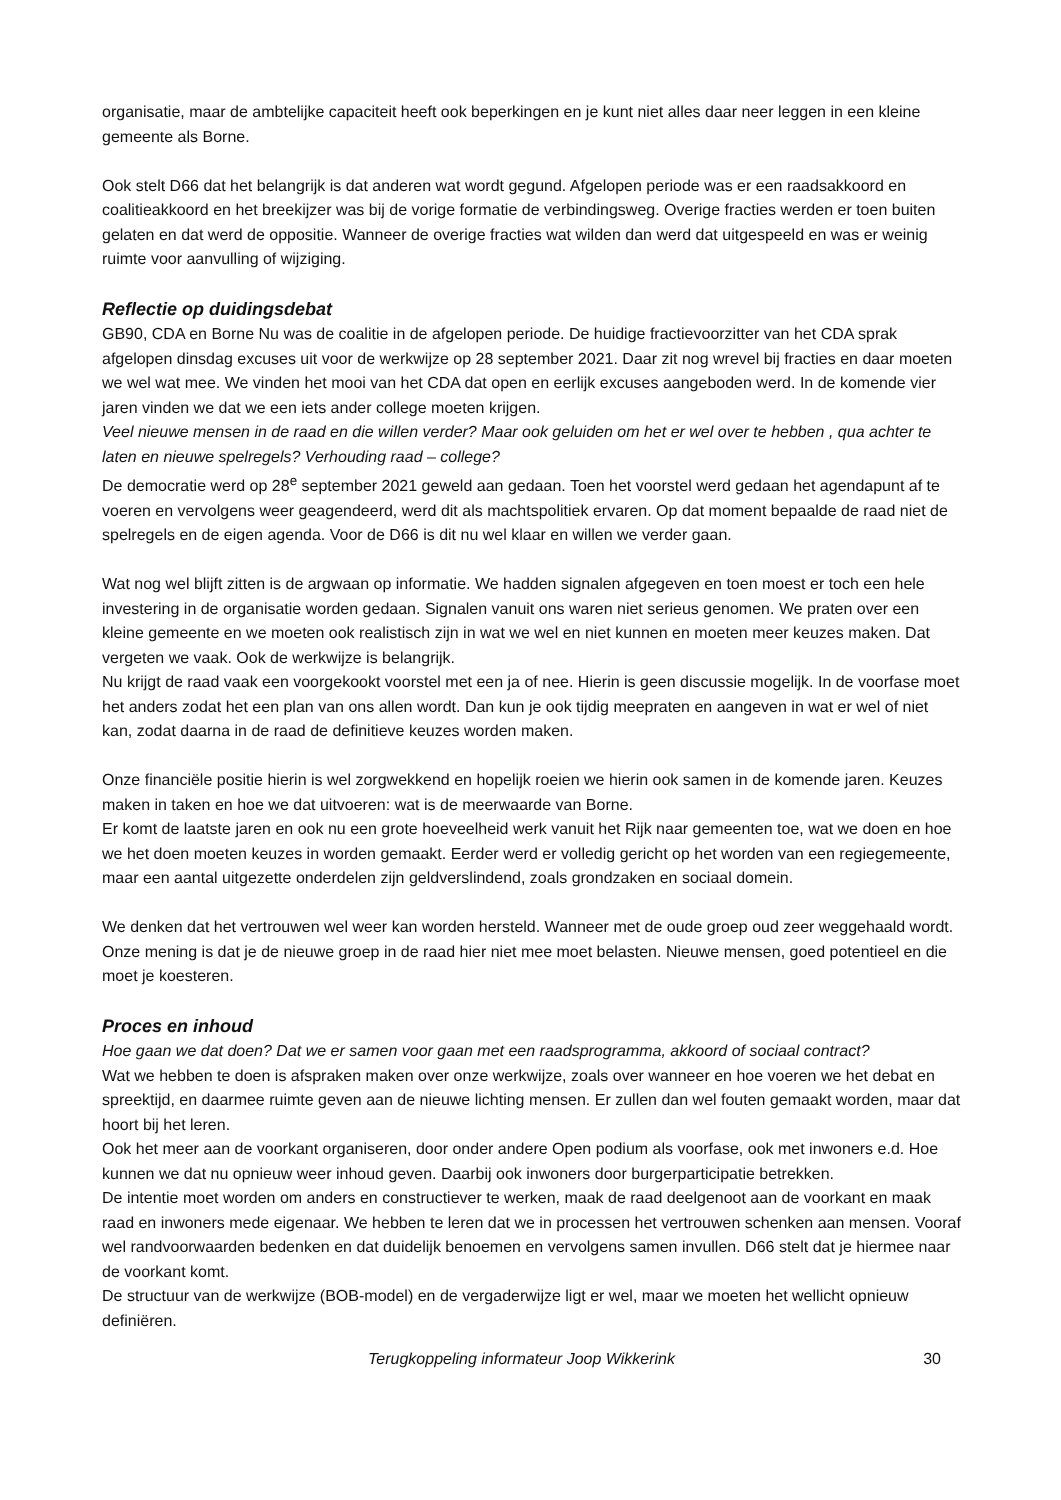organisatie, maar de ambtelijke capaciteit heeft ook beperkingen en je kunt niet alles daar neer leggen in een kleine gemeente als Borne.
Ook stelt D66 dat het belangrijk is dat anderen wat wordt gegund. Afgelopen periode was er een raadsakkoord en coalitieakkoord en het breekijzer was bij de vorige formatie de verbindingsweg. Overige fracties werden er toen buiten gelaten en dat werd de oppositie. Wanneer de overige fracties wat wilden dan werd dat uitgespeeld en was er weinig ruimte voor aanvulling of wijziging.
Reflectie op duidingsdebat
GB90, CDA en Borne Nu was de coalitie in de afgelopen periode. De huidige fractievoorzitter van het CDA sprak afgelopen dinsdag excuses uit voor de werkwijze op 28 september 2021. Daar zit nog wrevel bij fracties en daar moeten we wel wat mee. We vinden het mooi van het CDA dat open en eerlijk excuses aangeboden werd. In de komende vier jaren vinden we dat we een iets ander college moeten krijgen.
Veel nieuwe mensen in de raad en die willen verder? Maar ook geluiden om het er wel over te hebben , qua achter te laten en nieuwe spelregels? Verhouding raad – college?
De democratie werd op 28<sup>e</sup> september 2021 geweld aan gedaan. Toen het voorstel werd gedaan het agendapunt af te voeren en vervolgens weer geagendeerd, werd dit als machtspolitiek ervaren. Op dat moment bepaalde de raad niet de spelregels en de eigen agenda. Voor de D66 is dit nu wel klaar en willen we verder gaan.
Wat nog wel blijft zitten is de argwaan op informatie. We hadden signalen afgegeven en toen moest er toch een hele investering in de organisatie worden gedaan. Signalen vanuit ons waren niet serieus genomen. We praten over een kleine gemeente en we moeten ook realistisch zijn in wat we wel en niet kunnen en moeten meer keuzes maken. Dat vergeten we vaak. Ook de werkwijze is belangrijk.
Nu krijgt de raad vaak een voorgekookt voorstel met een ja of nee. Hierin is geen discussie mogelijk. In de voorfase moet het anders zodat het een plan van ons allen wordt. Dan kun je ook tijdig meepraten en aangeven in wat er wel of niet kan, zodat daarna in de raad de definitieve keuzes worden maken.
Onze financiële positie hierin is wel zorgwekkend en hopelijk roeien we hierin ook samen in de komende jaren. Keuzes maken in taken en hoe we dat uitvoeren: wat is de meerwaarde van Borne.
Er komt de laatste jaren en ook nu een grote hoeveelheid werk vanuit het Rijk naar gemeenten toe, wat we doen en hoe we het doen moeten keuzes in worden gemaakt. Eerder werd er volledig gericht op het worden van een regiegemeente, maar een aantal uitgezette onderdelen zijn geldverslindend, zoals grondzaken en sociaal domein.
We denken dat het vertrouwen wel weer kan worden hersteld. Wanneer met de oude groep oud zeer weggehaald wordt. Onze mening is dat je de nieuwe groep in de raad hier niet mee moet belasten. Nieuwe mensen, goed potentieel en die moet je koesteren.
Proces en inhoud
Hoe gaan we dat doen? Dat we er samen voor gaan met een raadsprogramma, akkoord of sociaal contract?
Wat we hebben te doen is afspraken maken over onze werkwijze, zoals over wanneer en hoe voeren we het debat en spreektijd, en daarmee ruimte geven aan de nieuwe lichting mensen. Er zullen dan wel fouten gemaakt worden, maar dat hoort bij het leren.
Ook het meer aan de voorkant organiseren, door onder andere Open podium als voorfase, ook met inwoners e.d. Hoe kunnen we dat nu opnieuw weer inhoud geven. Daarbij ook inwoners door burgerparticipatie betrekken.
De intentie moet worden om anders en constructiever te werken, maak de raad deelgenoot aan de voorkant en maak raad en inwoners mede eigenaar. We hebben te leren dat we in processen het vertrouwen schenken aan mensen. Vooraf wel randvoorwaarden bedenken en dat duidelijk benoemen en vervolgens samen invullen. D66 stelt dat je hiermee naar de voorkant komt.
De structuur van de werkwijze (BOB-model) en de vergaderwijze ligt er wel, maar we moeten het wellicht opnieuw definiëren.
Terugkoppeling informateur Joop Wikkerink 30